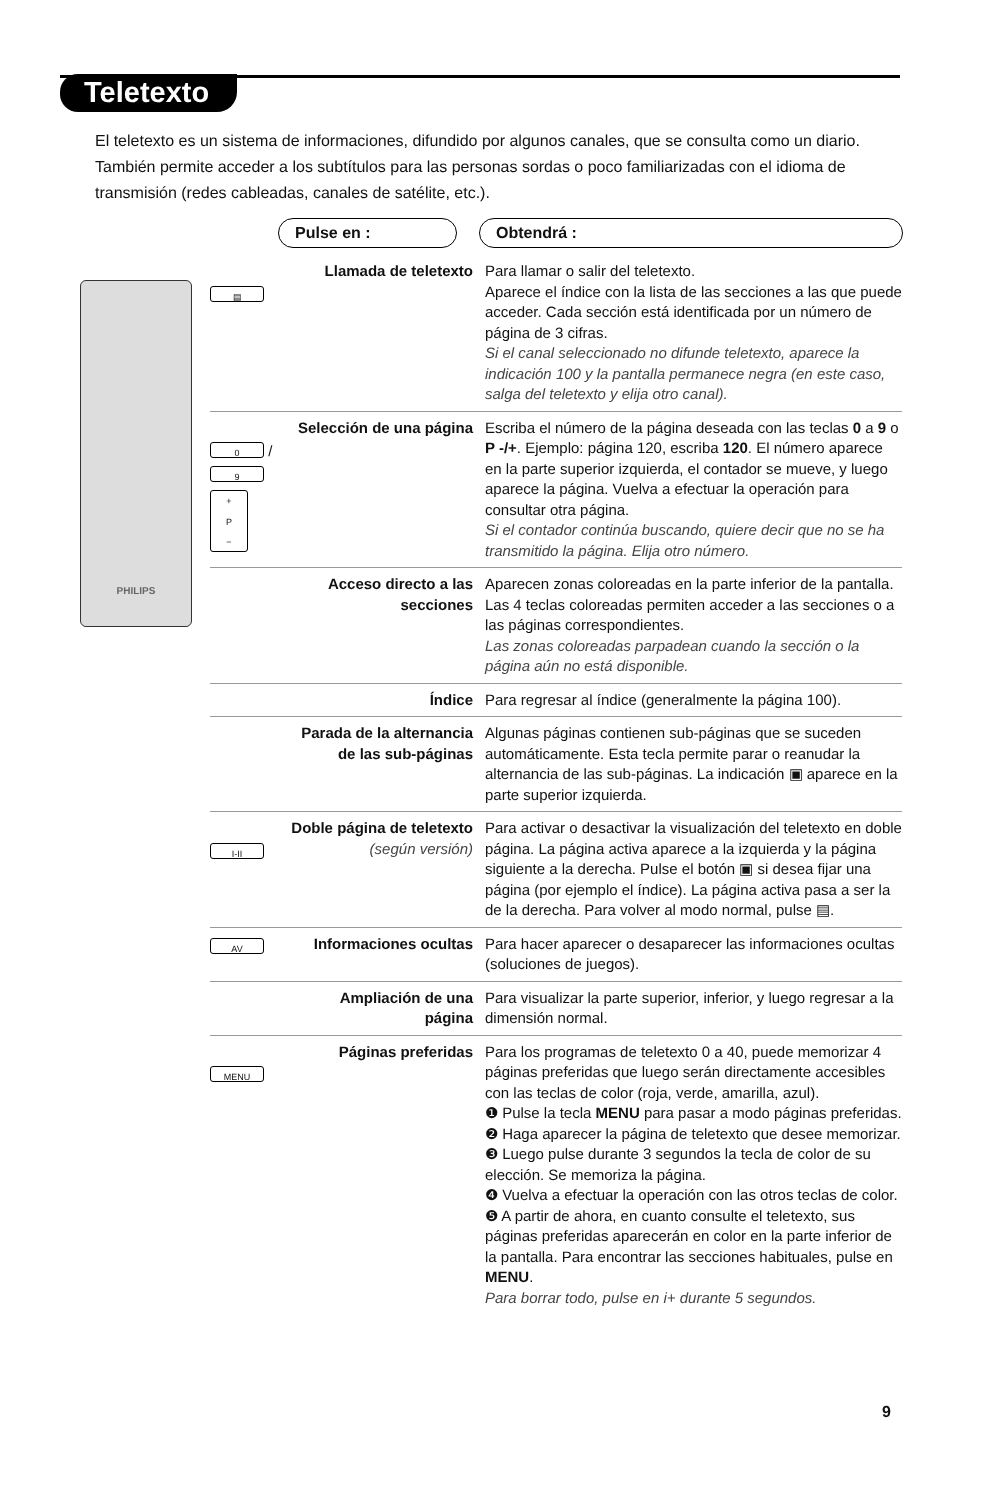Teletexto
El teletexto es un sistema de informaciones, difundido por algunos canales, que se consulta como un diario. También permite acceder a los subtítulos para las personas sordas o poco familiarizadas con el idioma de transmisión (redes cableadas, canales de satélite, etc.).
Pulse en : Obtendrá :
PHILIPS
▤
Llamada de teletexto Para llamar o salir del teletexto.
Aparece el índice con la lista de las secciones a las que puede acceder. Cada sección está identificada por un número de página de 3 cifras.
Si el canal seleccionado no difunde teletexto, aparece la indicación 100 y la pantalla permanece negra (en este caso, salga del teletexto y elija otro canal).
0 / 9
+
P
−
Selección de una página
Escriba el número de la página deseada con las teclas 0 a 9 o P -/+. Ejemplo: página 120, escriba 120. El número aparece en la parte superior izquierda, el contador se mueve, y luego aparece la página. Vuelva a efectuar la operación para consultar otra página.
Si el contador continúa buscando, quiere decir que no se ha transmitido la página. Elija otro número.
Acceso directo a las secciones
Aparecen zonas coloreadas en la parte inferior de la pantalla. Las 4 teclas coloreadas permiten acceder a las secciones o a las páginas correspondientes.
Las zonas coloreadas parpadean cuando la sección o la página aún no está disponible.
Índice Para regresar al índice (generalmente la página 100).
Parada de la alternancia de las sub-páginas
Algunas páginas contienen sub-páginas que se suceden automáticamente. Esta tecla permite parar o reanudar la alternancia de las sub-páginas. La indicación ▣ aparece en la parte superior izquierda.
I-II
Doble página de teletexto
(según versión)
Para activar o desactivar la visualización del teletexto en doble página. La página activa aparece a la izquierda y la página siguiente a la derecha. Pulse el botón ▣ si desea fijar una página (por ejemplo el índice). La página activa pasa a ser la de la derecha. Para volver al modo normal, pulse ▤.
AV
Informaciones ocultas
Para hacer aparecer o desaparecer las informaciones ocultas (soluciones de juegos).
Ampliación de una página
Para visualizar la parte superior, inferior, y luego regresar a la dimensión normal.
MENU
Páginas preferidas Para los programas de teletexto 0 a 40, puede memorizar 4 páginas preferidas que luego serán directamente accesibles con las teclas de color (roja, verde, amarilla, azul).
❶ Pulse la tecla MENU para pasar a modo páginas preferidas.
❷ Haga aparecer la página de teletexto que desee memorizar.
❸ Luego pulse durante 3 segundos la tecla de color de su elección. Se memoriza la página.
❹ Vuelva a efectuar la operación con las otros teclas de color.
❺ A partir de ahora, en cuanto consulte el teletexto, sus páginas preferidas aparecerán en color en la parte inferior de la pantalla. Para encontrar las secciones habituales, pulse en MENU.
Para borrar todo, pulse en i+ durante 5 segundos.
9